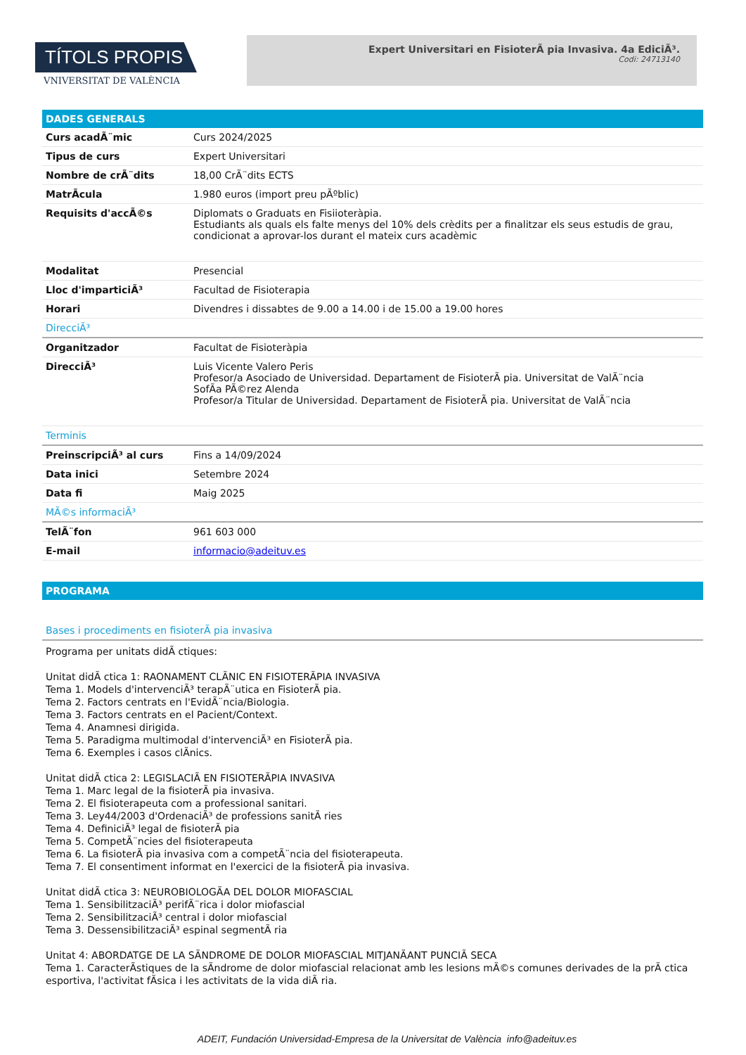TÍTOLS PROPIS
VNIVERSITAT DE VALÈNCIA
Expert Universitari en FisioterÃ pia Invasiva. 4a EdiciÃ³.
Codi: 24713140
DADES GENERALS
| Curs acadÃ¨mic | Curs 2024/2025 |
| Tipus de curs | Expert Universitari |
| Nombre de crÃ¨dits | 18,00 CrÃ¨dits ECTS |
| MatrÃcula | 1.980 euros (import preu pÃºblic) |
| Requisits d'accÃ©s | Diplomats o Graduats en Fisiioteràpia. Estudiants als quals els falte menys del 10% dels crèdits per a finalitzar els seus estudis de grau, condicionat a aprovar-los durant el mateix curs acadèmic |
| Modalitat | Presencial |
| Lloc d'imparticiÃ³ | Facultad de Fisioterapia |
| Horari | Divendres i dissabtes de 9.00 a 14.00 i de 15.00 a 19.00 hores |
| DirecciÃ³ | |
| Organitzador | Facultat de Fisioteràpia |
| DirecciÃ³ | Luis Vicente Valero Peris Profesor/a Asociado de Universidad. Departament de FisioterÃ pia. Universitat de ValÃ¨ncia SofÃa PÃ©rez Alenda Profesor/a Titular de Universidad. Departament de FisioterÃ pia. Universitat de ValÃ¨ncia |
| Terminis | |
| PreinscripciÃ³ al curs | Fins a 14/09/2024 |
| Data inici | Setembre 2024 |
| Data fi | Maig 2025 |
| MÃ©s informaciÃ³ | |
| TelÃ¨fon | 961 603 000 |
| E-mail | informacio@adeituv.es |
PROGRAMA
Bases i procediments en fisioterÃ pia invasiva
Programa per unitats didÃ ctiques: Unitat didÃ ctica 1: RAONAMENT CLÃNIC EN FISIOTERÃPIA INVASIVA Tema 1. Models d'intervenciÃ³ terapÃ¨utica en FisioterÃ pia. Tema 2. Factors centrats en l'EvidÃ¨ncia/Biologia. Tema 3. Factors centrats en el Pacient/Context. Tema 4. Anamnesi dirigida. Tema 5. Paradigma multimodal d'intervenciÃ³ en FisioterÃ pia. Tema 6. Exemples i casos clÃnics. Unitat didÃ ctica 2: LEGISLACIÃ EN FISIOTERÃPIA INVASIVA Tema 1. Marc legal de la fisioterÃ pia invasiva. Tema 2. El fisioterapeuta com a professional sanitari. Tema 3. Ley44/2003 d'OrdenaciÃ³ de professions sanitÃ ries Tema 4. DefiniciÃ³ legal de fisioterÃ pia Tema 5. CompetÃ¨ncies del fisioterapeuta Tema 6. La fisioterÃ pia invasiva com a competÃ¨ncia del fisioterapeuta. Tema 7. El consentiment informat en l'exercici de la fisioterÃ pia invasiva. Unitat didÃ ctica 3: NEUROBIOLOGÃA DEL DOLOR MIOFASCIAL Tema 1. SensibilitzaciÃ³ perifÃ¨rica i dolor miofascial Tema 2. SensibilitzaciÃ³ central i dolor miofascial Tema 3. DessensibilitzaciÃ³ espinal segmentÃ ria Unitat 4: ABORDATGE DE LA SÃNDROME DE DOLOR MIOFASCIAL MITJANÃANT PUNCIÃ SECA Tema 1. CaracterÃstiques de la sÃndrome de dolor miofascial relacionat amb les lesions mÃ©s comunes derivades de la prÃ ctica esportiva, l'activitat fÃsica i les activitats de la vida diÃ ria.
ADEIT, Fundación Universidad-Empresa de la Universitat de València info@adeituv.es